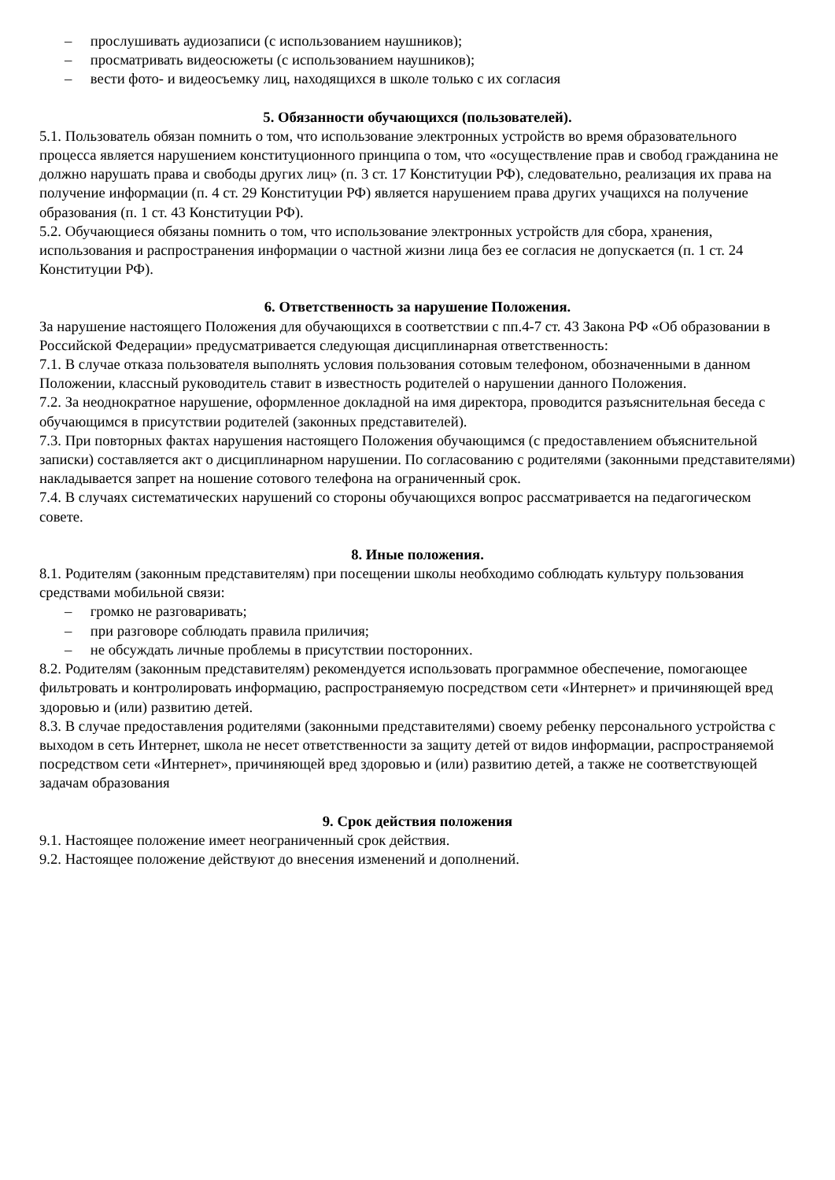– прослушивать аудиозаписи (с использованием наушников);
– просматривать видеосюжеты (с использованием наушников);
– вести фото- и видеосъемку лиц, находящихся в школе только с их согласия
5. Обязанности обучающихся (пользователей).
5.1. Пользователь обязан помнить о том, что использование электронных устройств во время образовательного процесса является нарушением конституционного принципа о том, что «осуществление прав и свобод гражданина не должно нарушать права и свободы других лиц» (п. 3 ст. 17 Конституции РФ), следовательно, реализация их права на получение информации (п. 4 ст. 29 Конституции РФ) является нарушением права других учащихся на получение образования (п. 1 ст. 43 Конституции РФ).
5.2. Обучающиеся обязаны помнить о том, что использование электронных устройств для сбора, хранения, использования и распространения информации о частной жизни лица без ее согласия не допускается (п. 1 ст. 24 Конституции РФ).
6. Ответственность за нарушение Положения.
За нарушение настоящего Положения для обучающихся в соответствии с пп.4-7 ст. 43 Закона РФ «Об образовании в Российской Федерации» предусматривается следующая дисциплинарная ответственность:
7.1. В случае отказа пользователя выполнять условия пользования сотовым телефоном, обозначенными в данном Положении, классный руководитель ставит в известность родителей о нарушении данного Положения.
7.2. За неоднократное нарушение, оформленное докладной на имя директора, проводится разъяснительная беседа с обучающимся в присутствии родителей (законных представителей).
7.3. При повторных фактах нарушения настоящего Положения обучающимся (с предоставлением объяснительной записки) составляется акт о дисциплинарном нарушении. По согласованию с родителями (законными представителями) накладывается запрет на ношение сотового телефона на ограниченный срок.
7.4. В случаях систематических нарушений со стороны обучающихся вопрос рассматривается на педагогическом совете.
8. Иные положения.
8.1. Родителям (законным представителям) при посещении школы необходимо соблюдать культуру пользования средствами мобильной связи:
– громко не разговаривать;
– при разговоре соблюдать правила приличия;
– не обсуждать личные проблемы в присутствии посторонних.
8.2. Родителям (законным представителям) рекомендуется использовать программное обеспечение, помогающее фильтровать и контролировать информацию, распространяемую посредством сети «Интернет» и причиняющей вред здоровью и (или) развитию детей.
8.3. В случае предоставления родителями (законными представителями) своему ребенку персонального устройства с выходом в сеть Интернет, школа не несет ответственности за защиту детей от видов информации, распространяемой посредством сети «Интернет», причиняющей вред здоровью и (или) развитию детей, а также не соответствующей задачам образования
9. Срок действия положения
9.1. Настоящее положение имеет неограниченный срок действия.
9.2. Настоящее положение действуют до внесения изменений и дополнений.